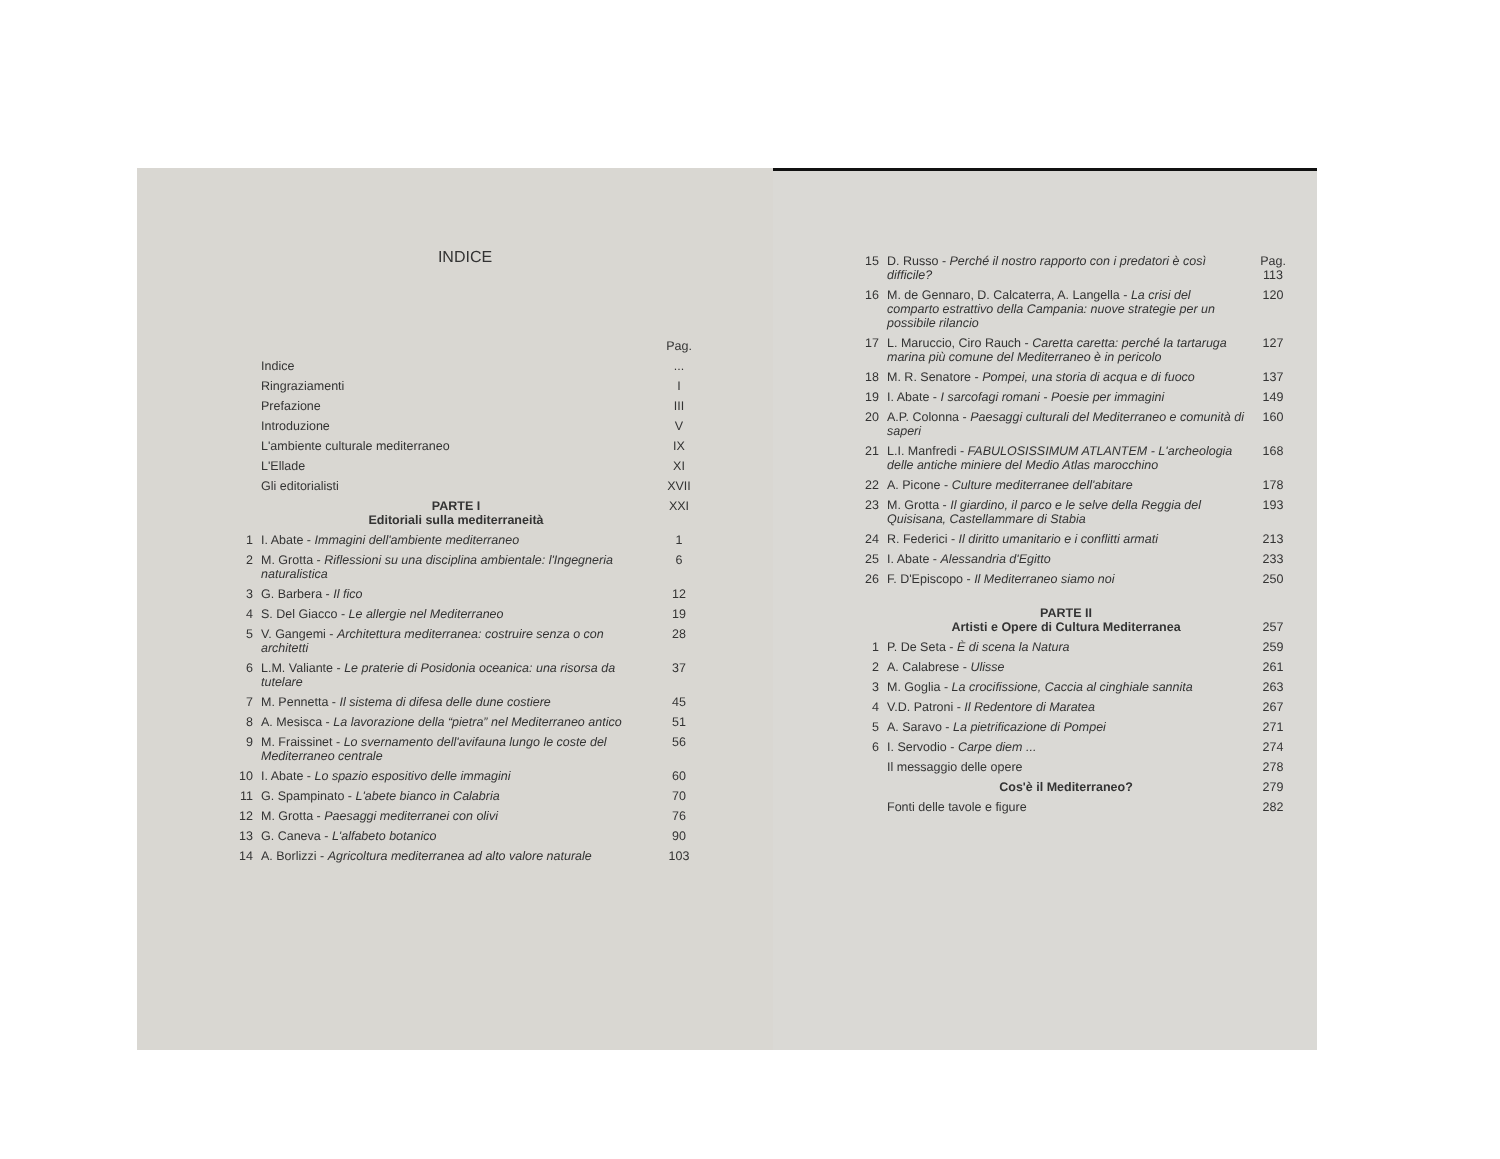INDICE
| | | Pag. |
| | Indice | ... |
| | Ringraziamenti | I |
| | Prefazione | III |
| | Introduzione | V |
| | L'ambiente culturale mediterraneo | IX |
| | L'Ellade | XI |
| | Gli editorialisti | XVII |
| | PARTE I Editoriali sulla mediterraneità | XXI |
| 1 | I. Abate - Immagini dell'ambiente mediterraneo | 1 |
| 2 | M. Grotta - Riflessioni su una disciplina ambientale: l'Ingegneria naturalistica | 6 |
| 3 | G. Barbera - Il fico | 12 |
| 4 | S. Del Giacco - Le allergie nel Mediterraneo | 19 |
| 5 | V. Gangemi - Architettura mediterranea: costruire senza o con architetti | 28 |
| 6 | L.M. Valiante - Le praterie di Posidonia oceanica: una risorsa da tutelare | 37 |
| 7 | M. Pennetta - Il sistema di difesa delle dune costiere | 45 |
| 8 | A. Mesisca - La lavorazione della “pietra” nel Mediterraneo antico | 51 |
| 9 | M. Fraissinet - Lo svernamento dell'avifauna lungo le coste del Mediterraneo centrale | 56 |
| 10 | I. Abate - Lo spazio espositivo delle immagini | 60 |
| 11 | G. Spampinato - L'abete bianco in Calabria | 70 |
| 12 | M. Grotta - Paesaggi mediterranei con olivi | 76 |
| 13 | G. Caneva - L'alfabeto botanico | 90 |
| 14 | A. Borlizzi - Agricoltura mediterranea ad alto valore naturale | 103 |
| 15 | D. Russo - Perché il nostro rapporto con i predatori è così difficile? | Pag. 113 |
| 16 | M. de Gennaro, D. Calcaterra, A. Langella - La crisi del comparto estrattivo della Campania: nuove strategie per un possibile rilancio | 120 |
| 17 | L. Maruccio, Ciro Rauch - Caretta caretta: perché la tartaruga marina più comune del Mediterraneo è in pericolo | 127 |
| 18 | M. R. Senatore - Pompei, una storia di acqua e di fuoco | 137 |
| 19 | I. Abate - I sarcofagi romani - Poesie per immagini | 149 |
| 20 | A.P. Colonna - Paesaggi culturali del Mediterraneo e comunità di saperi | 160 |
| 21 | L.I. Manfredi - FABULOSISSIMUM ATLANTEM - L'archeologia delle antiche miniere del Medio Atlas marocchino | 168 |
| 22 | A. Picone - Culture mediterranee dell'abitare | 178 |
| 23 | M. Grotta - Il giardino, il parco e le selve della Reggia del Quisisana, Castellammare di Stabia | 193 |
| 24 | R. Federici - Il diritto umanitario e i conflitti armati | 213 |
| 25 | I. Abate - Alessandria d'Egitto | 233 |
| 26 | F. D'Episcopo - Il Mediterraneo siamo noi | 250 |
| | PARTE II Artisti e Opere di Cultura Mediterranea | 257 |
| 1 | P. De Seta - È di scena la Natura | 259 |
| 2 | A. Calabrese - Ulisse | 261 |
| 3 | M. Goglia - La crocifissione, Caccia al cinghiale sannita | 263 |
| 4 | V.D. Patroni - Il Redentore di Maratea | 267 |
| 5 | A. Saravo - La pietrificazione di Pompei | 271 |
| 6 | I. Servodio - Carpe diem ... | 274 |
| | Il messaggio delle opere | 278 |
| | Cos'è il Mediterraneo? | 279 |
| | Fonti delle tavole e figure | 282 |